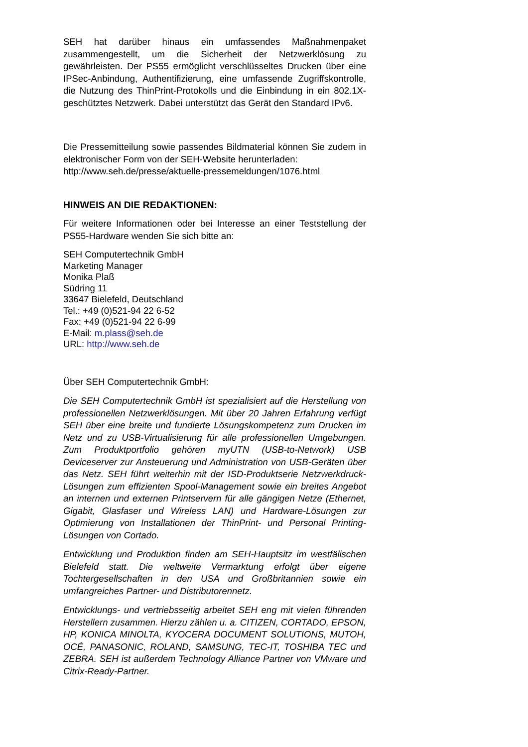SEH hat darüber hinaus ein umfassendes Maßnahmenpaket zusammengestellt, um die Sicherheit der Netzwerklösung zu gewährleisten. Der PS55 ermöglicht verschlüsseltes Drucken über eine IPSec-Anbindung, Authentifizierung, eine umfassende Zugriffskontrolle, die Nutzung des ThinPrint-Protokolls und die Einbindung in ein 802.1X-geschütztes Netzwerk. Dabei unterstützt das Gerät den Standard IPv6.
Die Pressemitteilung sowie passendes Bildmaterial können Sie zudem in elektronischer Form von der SEH-Website herunterladen:
http://www.seh.de/presse/aktuelle-pressemeldungen/1076.html
HINWEIS AN DIE REDAKTIONEN:
Für weitere Informationen oder bei Interesse an einer Teststellung der PS55-Hardware wenden Sie sich bitte an:
SEH Computertechnik GmbH
Marketing Manager
Monika Plaß
Südring 11
33647 Bielefeld, Deutschland
Tel.: +49 (0)521-94 22 6-52
Fax: +49 (0)521-94 22 6-99
E-Mail: m.plass@seh.de
URL: http://www.seh.de
Über SEH Computertechnik GmbH:
Die SEH Computertechnik GmbH ist spezialisiert auf die Herstellung von professionellen Netzwerklösungen. Mit über 20 Jahren Erfahrung verfügt SEH über eine breite und fundierte Lösungskompetenz zum Drucken im Netz und zu USB-Virtualisierung für alle professionellen Umgebungen. Zum Produktportfolio gehören myUTN (USB-to-Network) USB Deviceserver zur Ansteuerung und Administration von USB-Geräten über das Netz. SEH führt weiterhin mit der ISD-Produktserie Netzwerkdruck-Lösungen zum effizienten Spool-Management sowie ein breites Angebot an internen und externen Printservern für alle gängigen Netze (Ethernet, Gigabit, Glasfaser und Wireless LAN) und Hardware-Lösungen zur Optimierung von Installationen der ThinPrint- und Personal Printing-Lösungen von Cortado.
Entwicklung und Produktion finden am SEH-Hauptsitz im westfälischen Bielefeld statt. Die weltweite Vermarktung erfolgt über eigene Tochtergesellschaften in den USA und Großbritannien sowie ein umfangreiches Partner- und Distributorennetz.
Entwicklungs- und vertriebsseitig arbeitet SEH eng mit vielen führenden Herstellern zusammen. Hierzu zählen u. a. CITIZEN, CORTADO, EPSON, HP, KONICA MINOLTA, KYOCERA DOCUMENT SOLUTIONS, MUTOH, OCÉ, PANASONIC, ROLAND, SAMSUNG, TEC-IT, TOSHIBA TEC und ZEBRA. SEH ist außerdem Technology Alliance Partner von VMware und Citrix-Ready-Partner.